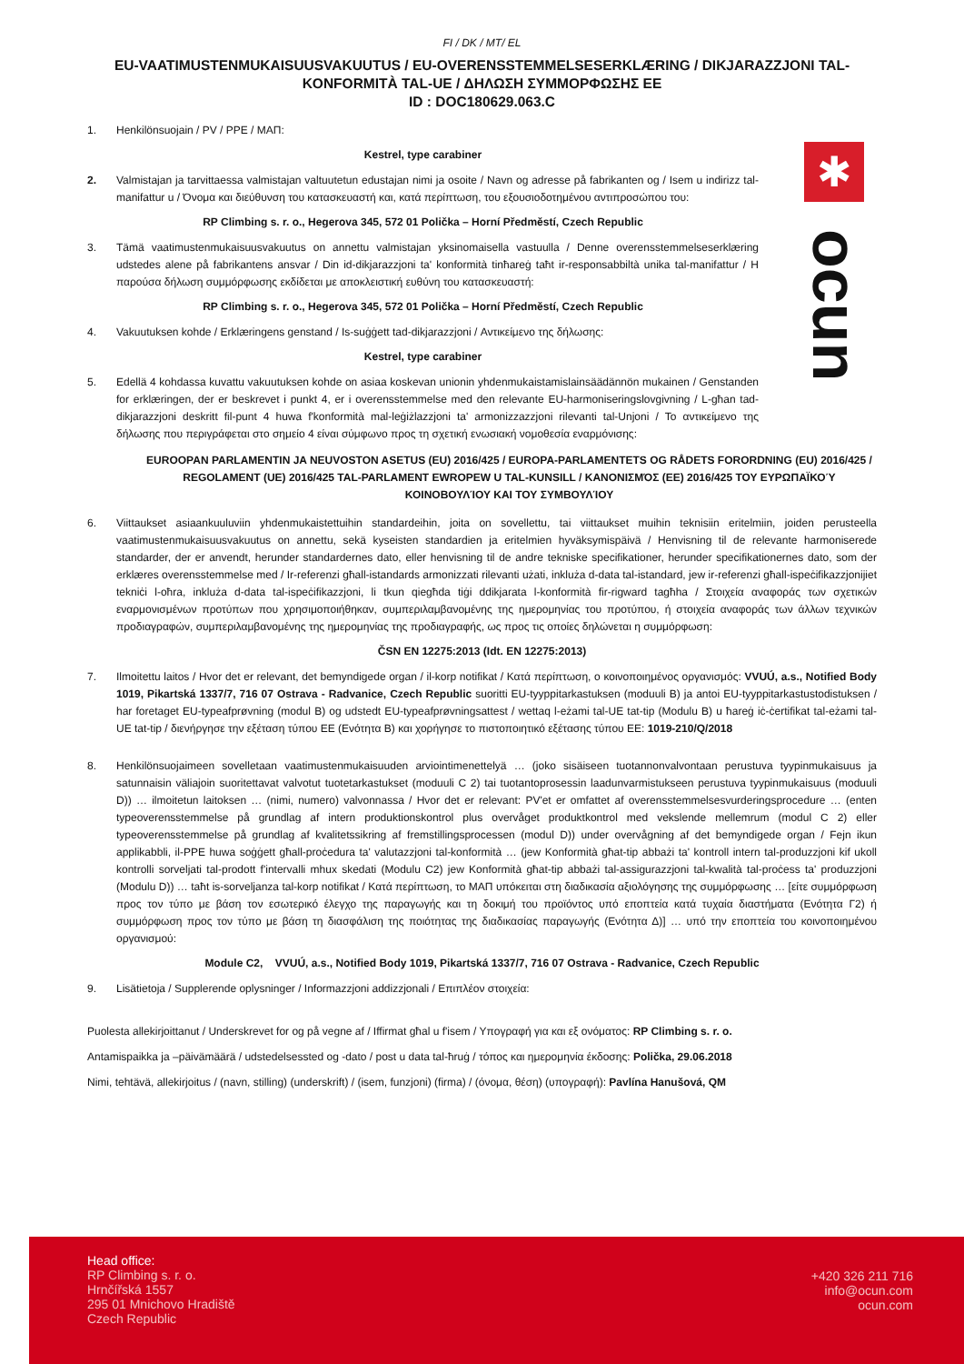FI / DK / MT/ EL
EU-VAATIMUSTENMUKAISUUSVAKUUTUS / EU-OVERENSSTEMMELSESERKLÆRING / DIKJARAZZJONI TAL-KONFORMITÀ TAL-UE / ΔΗΛΩΣΗ ΣΥΜΜΟΡΦΩΣΗΣ ΕΕ
ID : DOC180629.063.C
1. Henkilönsuojain / PV / PPE / ΜΑΠ:
Kestrel, type carabiner
2. Valmistajan ja tarvittaessa valmistajan valtuutetun edustajan nimi ja osoite / Navn og adresse på fabrikanten og / Isem u indirizz tal-manifattur u / Όνομα και διεύθυνση του κατασκευαστή και, κατά περίπτωση, του εξουσιοδοτημένου αντιπροσώπου του:
RP Climbing s. r. o., Hegerova 345, 572 01 Polička – Horní Předměstí, Czech Republic
3. Tämä vaatimustenmukaisuusvakuutus on annettu valmistajan yksinomaisella vastuulla / Denne overensstemmelseserklæring udstedes alene på fabrikantens ansvar / Din id-dikjarazzjoni ta' konformità tinħareġ taħt ir-responsabbiltà unika tal-manifattur / Η παρούσα δήλωση συμμόρφωσης εκδίδεται με αποκλειστική ευθύνη του κατασκευαστή:
RP Climbing s. r. o., Hegerova 345, 572 01 Polička – Horní Předměstí, Czech Republic
4. Vakuutuksen kohde / Erklæringens genstand / Is-suġġett tad-dikjarazzjoni / Αντικείμενο της δήλωσης:
Kestrel, type carabiner
5. Edellä 4 kohdassa kuvattu vakuutuksen kohde on asiaa koskevan unionin yhdenmukaistamislainsäädännön mukainen / Genstanden for erklæringen, der er beskrevet i punkt 4, er i overensstemmelse med den relevante EU-harmoniseringslovgivning / L-għan tad-dikjarazzjoni deskritt fil-punt 4 huwa f'konformità mal-leġiżlazzjoni ta' armonizzazzjoni rilevanti tal-Unjoni / Το αντικείμενο της δήλωσης που περιγράφεται στο σημείο 4 είναι σύμφωνο προς τη σχετική ενωσιακή νομοθεσία εναρμόνισης:
EUROOPAN PARLAMENTIN JA NEUVOSTON ASETUS (EU) 2016/425 / EUROPA-PARLAMENTETS OG RÅDETS FORORDNING (EU) 2016/425 / REGOLAMENT (UE) 2016/425 TAL-PARLAMENT EWROPEW U TAL-KUNSILL / ΚΑΝΟΝΙΣΜΌΣ (ΕΕ) 2016/425 ΤΟΥ ΕΥΡΩΠΑΪΚΟΎ ΚΟΙΝΟΒΟΥΛΊΟΥ ΚΑΙ ΤΟΥ ΣΥΜΒΟΥΛΊΟΥ
6. Viittaukset asiaankuuluviin yhdenmukaistettuihin standardeihin, joita on sovellettu, tai viittaukset muihin teknisiin eritelmiin, joiden perusteella vaatimustenmukaisuusvakuutus on annettu, sekä kyseisten standardien ja eritelmien hyväksymispäivä / Henvisning til de relevante harmoniserede standarder, der er anvendt, herunder standardernes dato, eller henvisning til de andre tekniske specifikationer, herunder specifikationernes dato, som der erklæres overensstemmelse med / Ir-referenzi għall-istandards armonizzati rilevanti użati, inkluża d-data tal-istandard, jew ir-referenzi għall-ispeċifikazzjonijiet tekniċi l-oħra, inkluża d-data tal-ispeċifikazzjoni, li tkun qiegħda tiġi ddikjarata l-konformità fir-rigward tagħha / Στοιχεία αναφοράς των σχετικών εναρμονισμένων προτύπων που χρησιμοποιήθηκαν, συμπεριλαμβανομένης της ημερομηνίας του προτύπου, ή στοιχεία αναφοράς των άλλων τεχνικών προδιαγραφών, συμπεριλαμβανομένης της ημερομηνίας της προδιαγραφής, ως προς τις οποίες δηλώνεται η συμμόρφωση:
ČSN EN 12275:2013 (Idt. EN 12275:2013)
7. Ilmoitettu laitos / Hvor det er relevant, det bemyndigede organ / il-korp notifikat / Κατά περίπτωση, ο κοινοποιημένος οργανισμός: VVUÚ, a.s., Notified Body 1019, Pikartská 1337/7, 716 07 Ostrava - Radvanice, Czech Republic suoritti EU-tyyppitarkastuksen (moduuli B) ja antoi EU-tyyppitarkastustodistuksen / har foretaget EU-typeafprøvning (modul B) og udstedt EU-typeafprøvningsattest / wettaq l-eżami tal-UE tat-tip (Modulu B) u ħareġ iċ-ċertifikat tal-eżami tal-UE tat-tip / διενήργησε την εξέταση τύπου ΕΕ (Ενότητα Β) και χορήγησε το πιστοποιητικό εξέτασης τύπου ΕΕ: 1019-210/Q/2018
8. Henkilönsuojaimeen sovelletaan vaatimustenmukaisuuden arviointimenettelyä … (joko sisäiseen tuotannonvalvontaan perustuva tyypinmukaisuus ja satunnaisin väliajoin suoritettavat valvotut tuotetarkastukset (moduuli C 2) tai tuotantoprosessin laadunvarmistukseen perustuva tyypinmukaisuus (moduuli D)) … ilmoitetun laitoksen … (nimi, numero) valvonnassa / Hvor det er relevant: PV'et er omfattet af overensstemmelsesvurderingsprocedure … (enten typeoverensstemmelse på grundlag af intern produktionskontrol plus overvåget produktkontrol med vekslende mellemrum (modul C 2) eller typeoverensstemmelse på grundlag af kvalitetssikring af fremstillingsprocessen (modul D)) under overvågning af det bemyndigede organ / Fejn ikun applikabbli, il-PPE huwa soġġett għall-proċedura ta' valutazzjoni tal-konformità … (jew Konformità għat-tip abbażi ta' kontroll intern tal-produzzjoni kif ukoll kontrolli sorveljati tal-prodott f'intervalli mhux skedati (Modulu C2) jew Konformità għat-tip abbażi tal-assigurazzjoni tal-kwalità tal-proċess ta' produzzjoni (Modulu D)) … taħt is-sorveljanza tal-korp notifikat / Κατά περίπτωση, το ΜΑΠ υπόκειται στη διαδικασία αξιολόγησης της συμμόρφωσης … [είτε συμμόρφωση προς τον τύπο με βάση τον εσωτερικό έλεγχο της παραγωγής και τη δοκιμή του προϊόντος υπό εποπτεία κατά τυχαία διαστήματα (Ενότητα Γ2) ή συμμόρφωση προς τον τύπο με βάση τη διασφάλιση της ποιότητας της διαδικασίας παραγωγής (Ενότητα Δ)] … υπό την εποπτεία του κοινοποιημένου οργανισμού:
Module C2, VVUÚ, a.s., Notified Body 1019, Pikartská 1337/7, 716 07 Ostrava - Radvanice, Czech Republic
9. Lisätietoja / Supplerende oplysninger / Informazzjoni addizzjonali / Επιπλέον στοιχεία:
Puolesta allekirjoittanut / Underskrevet for og på vegne af / Iffirmat għal u f'isem / Υπογραφή για και εξ ονόματος: RP Climbing s. r. o.
Antamispaikka ja –päivämäärä / udstedelsessted og -dato / post u data tal-ħruġ / τόπος και ημερομηνία έκδοσης: Polička, 29.06.2018
Nimi, tehtävä, allekirjoitus / (navn, stilling) (underskrift) / (isem, funzjoni) (firma) / (όνομα, θέση) (υπογραφή): Pavlína Hanušová, QM
✱
ocun
Head office:
RP Climbing s. r. o.
Hrnčířská 1557
295 01 Mnichovo Hradiště
Czech Republic
+420 326 211 716
info@ocun.com
ocun.com